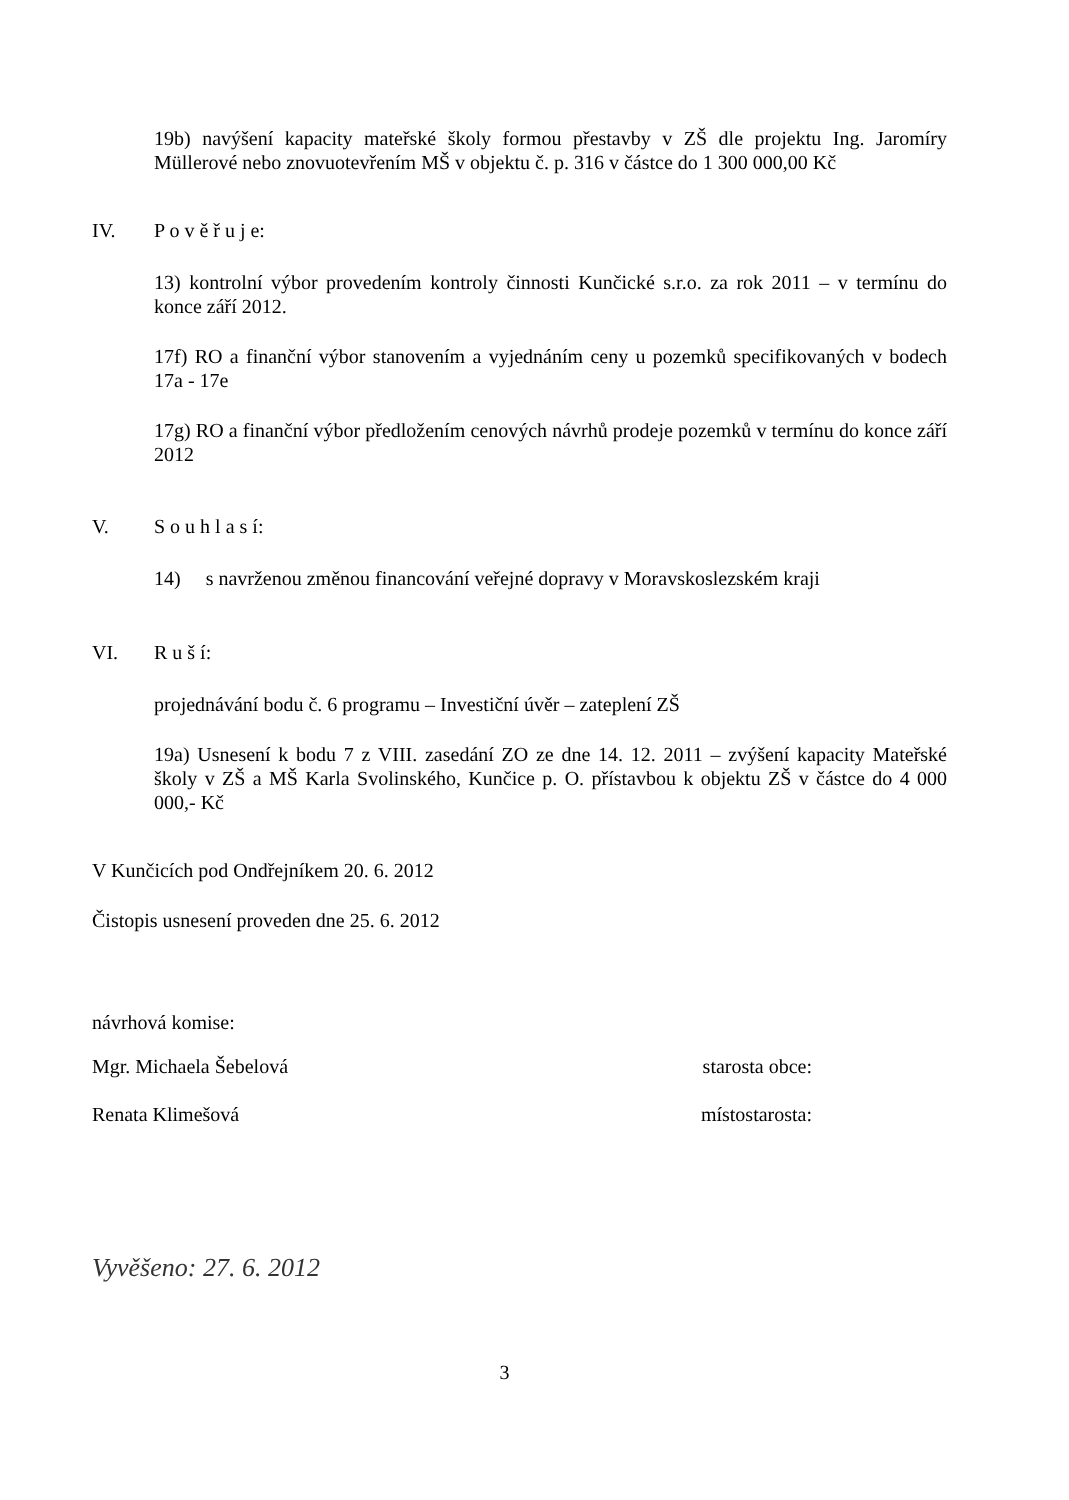19b) navýšení kapacity mateřské školy formou přestavby v ZŠ dle projektu Ing. Jaromíry Müllerové nebo znovuotevřením MŠ v objektu č. p. 316 v částce do 1 300 000,00 Kč
IV. P o v ě ř u j e:
13) kontrolní výbor provedením kontroly činnosti Kunčické s.r.o. za rok 2011 – v termínu do konce září 2012.
17f) RO a finanční výbor stanovením a vyjednáním ceny u pozemků specifikovaných v bodech 17a - 17e
17g) RO a finanční výbor předložením cenových návrhů prodeje pozemků v termínu do konce září 2012
V. S o u h l a s í:
14) s navrženou změnou financování veřejné dopravy v Moravskoslezském kraji
VI. R u š í:
projednávání bodu č. 6 programu – Investiční úvěr – zateplení ZŠ
19a) Usnesení k bodu 7 z VIII. zasedání ZO ze dne 14. 12. 2011 – zvýšení kapacity Mateřské školy v ZŠ a MŠ Karla Svolinského, Kunčice p. O. přístavbou k objektu ZŠ v částce do 4 000 000,- Kč
V Kunčicích pod Ondřejníkem 20. 6. 2012
Čistopis usnesení proveden dne 25. 6. 2012
návrhová komise:
Mgr. Michaela Šebelová starosta obce:
Renata Klimešová místostarosta:
Vyvěšeno: 27. 6. 2012
3